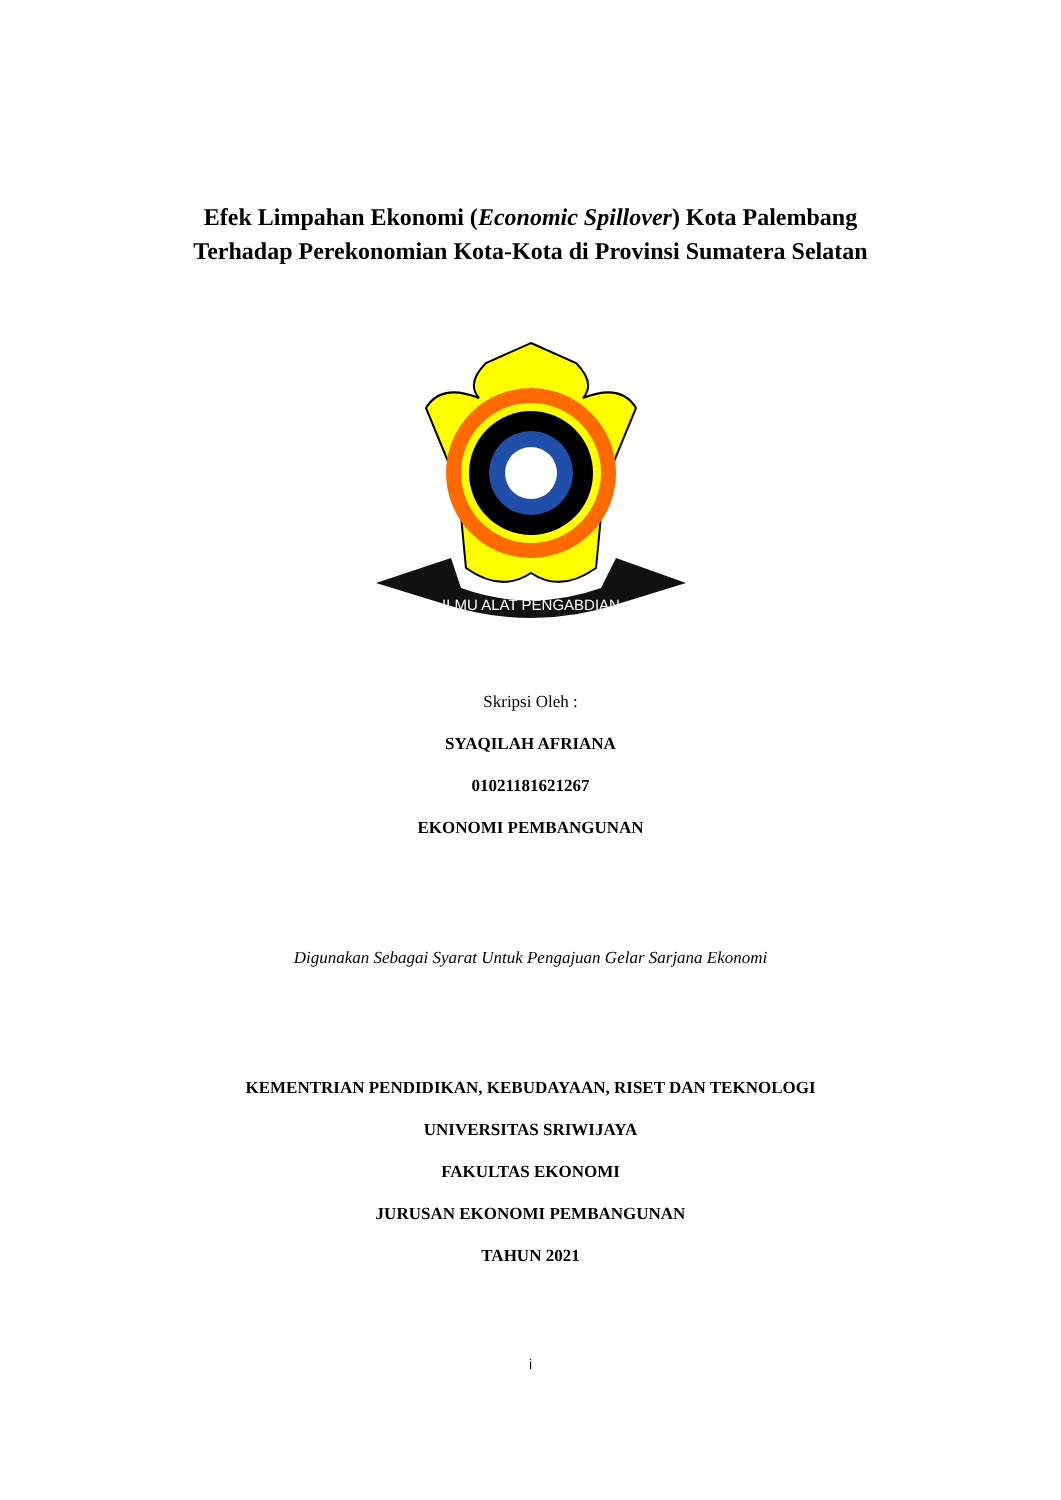Efek Limpahan Ekonomi (Economic Spillover) Kota Palembang
Terhadap Perekonomian Kota-Kota di Provinsi Sumatera Selatan
ILMU ALAT PENGABDIAN
Skripsi Oleh :
SYAQILAH AFRIANA
01021181621267
EKONOMI PEMBANGUNAN
Digunakan Sebagai Syarat Untuk Pengajuan Gelar Sarjana Ekonomi
KEMENTRIAN PENDIDIKAN, KEBUDAYAAN, RISET DAN TEKNOLOGI
UNIVERSITAS SRIWIJAYA
FAKULTAS EKONOMI
JURUSAN EKONOMI PEMBANGUNAN
TAHUN 2021
i